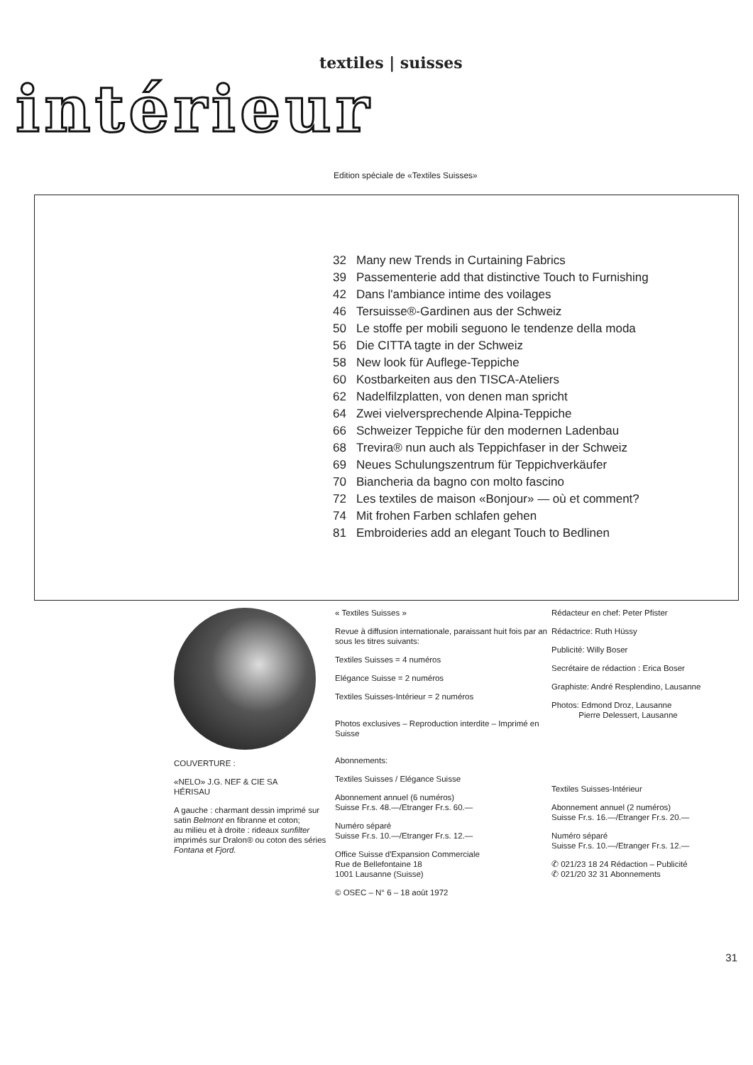textiles | suisses
intérieur
Edition spéciale de «Textiles Suisses»
32 Many new Trends in Curtaining Fabrics
39 Passementerie add that distinctive Touch to Furnishing
42 Dans l'ambiance intime des voilages
46 Tersuisse®-Gardinen aus der Schweiz
50 Le stoffe per mobili seguono le tendenze della moda
56 Die CITTA tagte in der Schweiz
58 New look für Auflege-Teppiche
60 Kostbarkeiten aus den TISCA-Ateliers
62 Nadelfilzplatten, von denen man spricht
64 Zwei vielversprechende Alpina-Teppiche
66 Schweizer Teppiche für den modernen Ladenbau
68 Trevira® nun auch als Teppichfaser in der Schweiz
69 Neues Schulungszentrum für Teppichverkäufer
70 Biancheria da bagno con molto fascino
72 Les textiles de maison «Bonjour» — où et comment?
74 Mit frohen Farben schlafen gehen
81 Embroideries add an elegant Touch to Bedlinen
COUVERTURE :
«NELO» J.G. NEF & CIE SA
HÉRISAU
A gauche : charmant dessin imprimé sur satin Belmont en fibranne et coton;
au milieu et à droite : rideaux sunfilter imprimés sur Dralon® ou coton des séries Fontana et Fjord.
« Textiles Suisses »
Revue à diffusion internationale, paraissant huit fois par an sous les titres suivants:
Textiles Suisses = 4 numéros
Elégance Suisse = 2 numéros
Textiles Suisses-Intérieur = 2 numéros
Photos exclusives – Reproduction interdite – Imprimé en Suisse
Abonnements:
Textiles Suisses / Elégance Suisse
Abonnement annuel (6 numéros)
Suisse Fr.s. 48.—/Etranger Fr.s. 60.—
Numéro séparé
Suisse Fr.s. 10.—/Etranger Fr.s. 12.—
Office Suisse d'Expansion Commerciale
Rue de Bellefontaine 18
1001 Lausanne (Suisse)
© OSEC – N° 6 – 18 août 1972
Rédacteur en chef: Peter Pfister
Rédactrice: Ruth Hüssy
Publicité: Willy Boser
Secrétaire de rédaction : Erica Boser
Graphiste: André Resplendino, Lausanne
Photos: Edmond Droz, Lausanne
Pierre Delessert, Lausanne
Textiles Suisses-Intérieur
Abonnement annuel (2 numéros)
Suisse Fr.s. 16.—/Etranger Fr.s. 20.—
Numéro séparé
Suisse Fr.s. 10.—/Etranger Fr.s. 12.—
✆ 021/23 18 24 Rédaction – Publicité
✆ 021/20 32 31 Abonnements
31